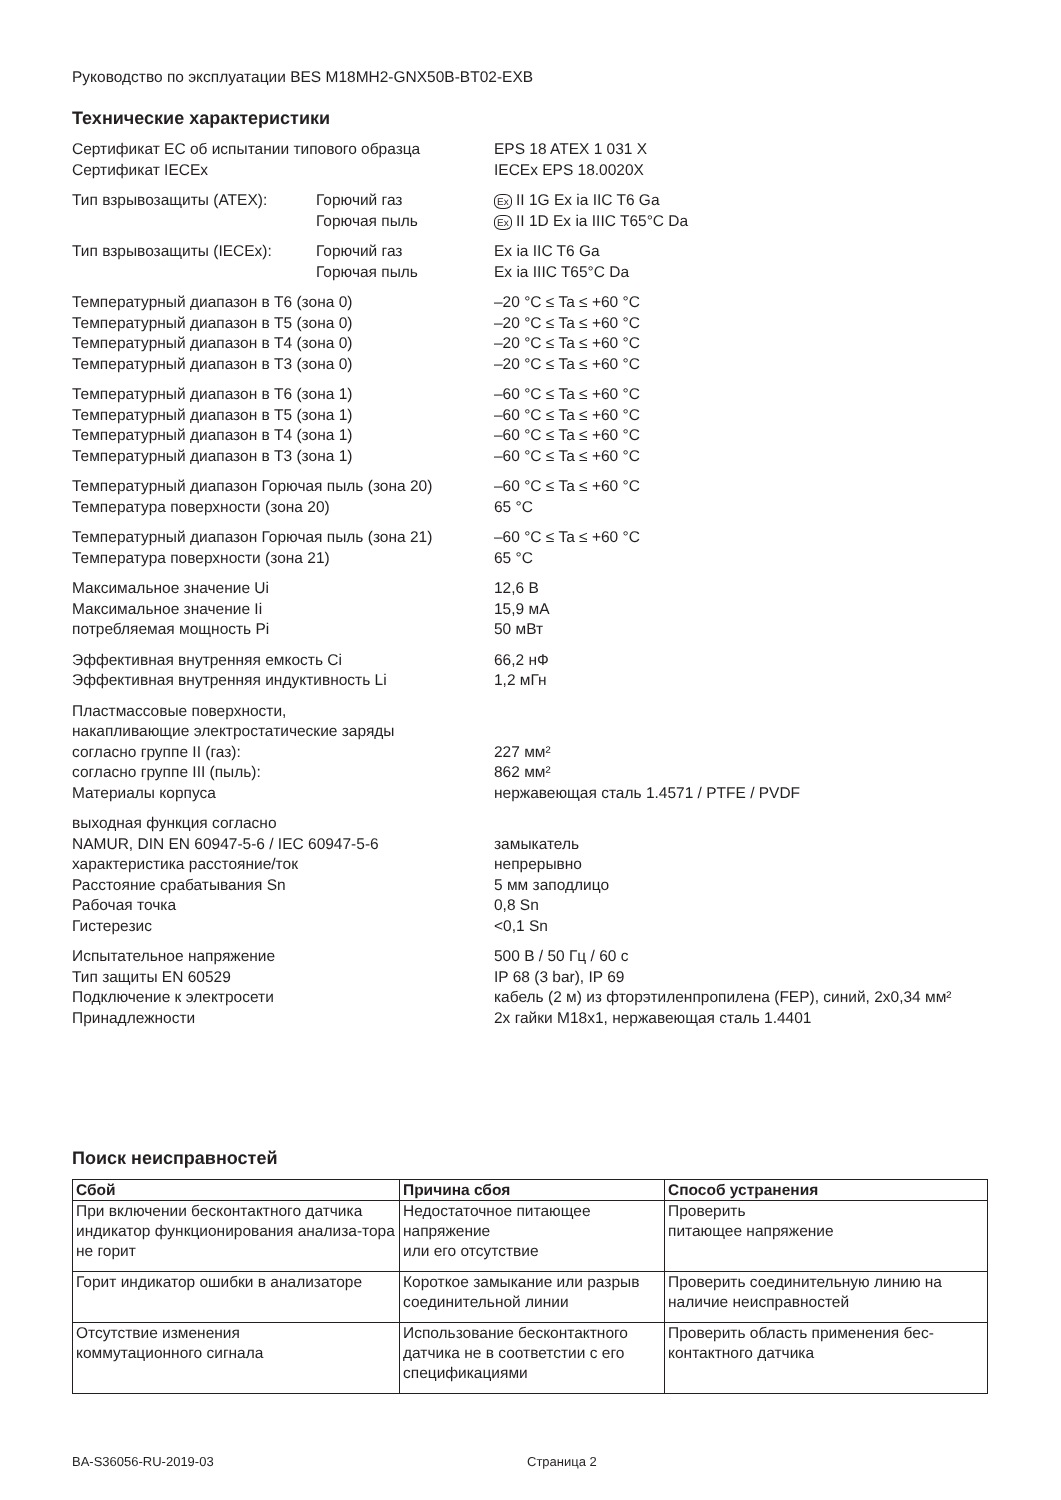Руководство по эксплуатации BES M18MH2-GNX50B-BT02-EXB
Технические характеристики
| Сертификат ЕС об испытании типового образца | | EPS 18 ATEX 1 031 X |
| Сертификат IECEx | | IECEx EPS 18.0020X |
| Тип взрывозащиты (ATEX): | Горючий газ | Ex II 1G Ex ia IIC T6 Ga |
| | Горючая пыль | Ex II 1D Ex ia IIIC T65°C Da |
| Тип взрывозащиты (IECEx): | Горючий газ | Ex ia IIC T6 Ga |
| | Горючая пыль | Ex ia IIIC T65°C Da |
| Температурный диапазон в T6 (зона 0) | | –20 °C ≤ Ta ≤ +60 °C |
| Температурный диапазон в T5 (зона 0) | | –20 °C ≤ Ta ≤ +60 °C |
| Температурный диапазон в T4 (зона 0) | | –20 °C ≤ Ta ≤ +60 °C |
| Температурный диапазон в T3 (зона 0) | | –20 °C ≤ Ta ≤ +60 °C |
| Температурный диапазон в T6 (зона 1) | | –60 °C ≤ Ta ≤ +60 °C |
| Температурный диапазон в T5 (зона 1) | | –60 °C ≤ Ta ≤ +60 °C |
| Температурный диапазон в T4 (зона 1) | | –60 °C ≤ Ta ≤ +60 °C |
| Температурный диапазон в T3 (зона 1) | | –60 °C ≤ Ta ≤ +60 °C |
| Температурный диапазон Горючая пыль (зона 20) | | –60 °C ≤ Ta ≤ +60 °C |
| Температура поверхности (зона 20) | | 65 °C |
| Температурный диапазон Горючая пыль (зона 21) | | –60 °C ≤ Ta ≤ +60 °C |
| Температура поверхности (зона 21) | | 65 °C |
| Максимальное значение Ui | | 12,6 В |
| Максимальное значение Ii | | 15,9 мА |
| потребляемая мощность Pi | | 50 мВт |
| Эффективная внутренняя емкость Ci | | 66,2 нФ |
| Эффективная внутренняя индуктивность Li | | 1,2 мГн |
| Пластмассовые поверхности, | | |
| накапливающие электростатические заряды | | |
| согласно группе II (газ): | | 227 мм² |
| согласно группе III (пыль): | | 862 мм² |
| Материалы корпуса | | нержавеющая сталь 1.4571 / PTFE / PVDF |
| выходная функция согласно | | |
| NAMUR, DIN EN 60947-5-6 / IEC 60947-5-6 | | замыкатель |
| характеристика расстояние/ток | | непрерывно |
| Расстояние срабатывания Sn | | 5 мм заподлицо |
| Рабочая точка | | 0,8 Sn |
| Гистерезис | | <0,1 Sn |
| Испытательное напряжение | | 500 В / 50 Гц / 60 с |
| Тип защиты EN 60529 | | IP 68 (3 bar), IP 69 |
| Подключение к электросети | | кабель (2 м) из фторэтиленпропилена (FEP), синий, 2x0,34 мм² |
| Принадлежности | | 2x гайки M18x1, нержавеющая сталь 1.4401 |
Поиск неисправностей
| Сбой | Причина сбоя | Способ устранения |
| --- | --- | --- |
| При включении бесконтактного датчика индикатор функционирования анализа-тора не горит | Недостаточное питающее напряжение или его отсутствие | Проверить питающее напряжение |
| Горит индикатор ошибки в анализаторе | Короткое замыкание или разрыв соединительной линии | Проверить соединительную линию на наличие неисправностей |
| Отсутствие изменения коммутационного сигнала | Использование бесконтактного датчика не в соответстии с его спецификациями | Проверить область применения бес-контактного датчика |
BA-S36056-RU-2019-03 Страница 2